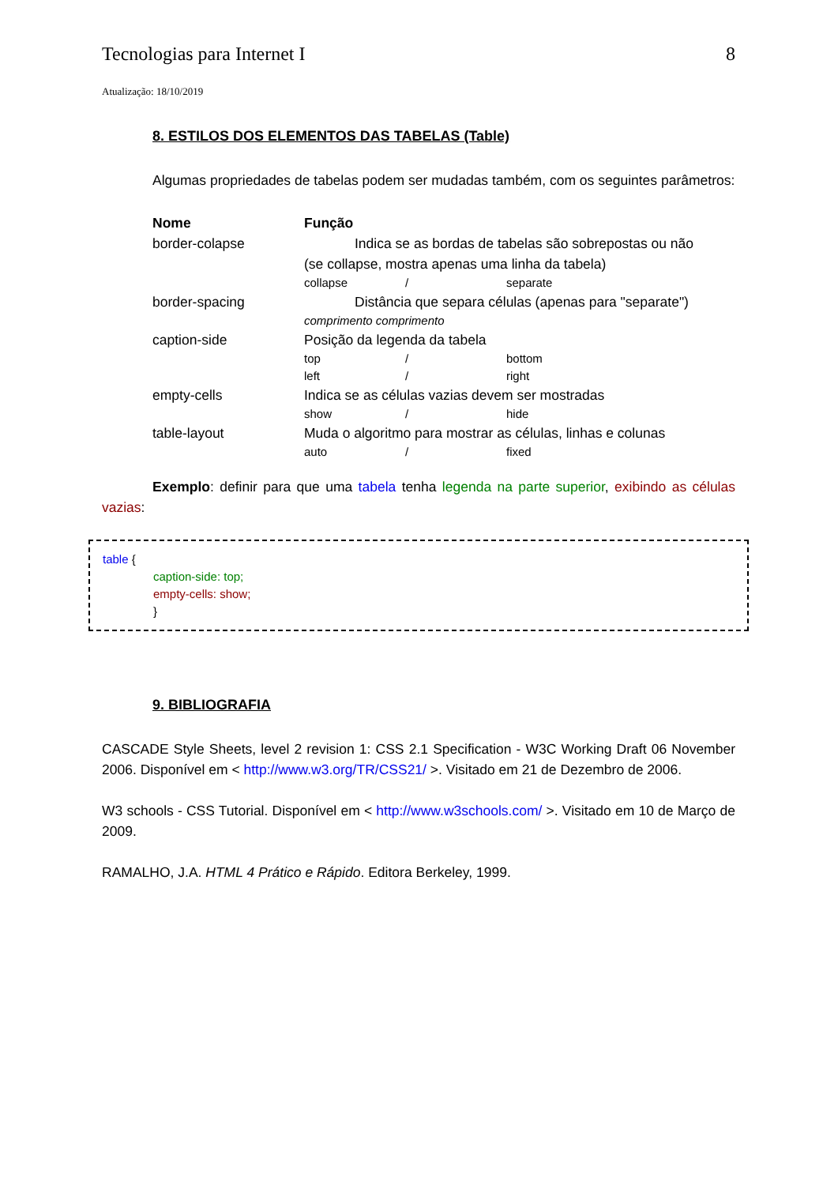Tecnologias para Internet I 8
Atualização: 18/10/2019
8. ESTILOS DOS ELEMENTOS DAS TABELAS (Table)
Algumas propriedades de tabelas podem ser mudadas também, com os seguintes parâmetros:
| Nome | Função |
| border-colapse | Indica se as bordas de tabelas são sobrepostas ou não (se collapse, mostra apenas uma linha da tabela) collapse / separate |
| border-spacing | Distância que separa células (apenas para "separate") comprimento comprimento |
| caption-side | Posição da legenda da tabela top / bottom left / right |
| empty-cells | Indica se as células vazias devem ser mostradas show / hide |
| table-layout | Muda o algoritmo para mostrar as células, linhas e colunas auto / fixed |
Exemplo: definir para que uma tabela tenha legenda na parte superior, exibindo as células vazias:
table {
caption-side: top;
empty-cells: show;
}
9. BIBLIOGRAFIA
CASCADE Style Sheets, level 2 revision 1: CSS 2.1 Specification - W3C Working Draft 06 November 2006. Disponível em < http://www.w3.org/TR/CSS21/ >. Visitado em 21 de Dezembro de 2006.
W3 schools - CSS Tutorial. Disponível em < http://www.w3schools.com/ >. Visitado em 10 de Março de 2009.
RAMALHO, J.A. HTML 4 Prático e Rápido. Editora Berkeley, 1999.